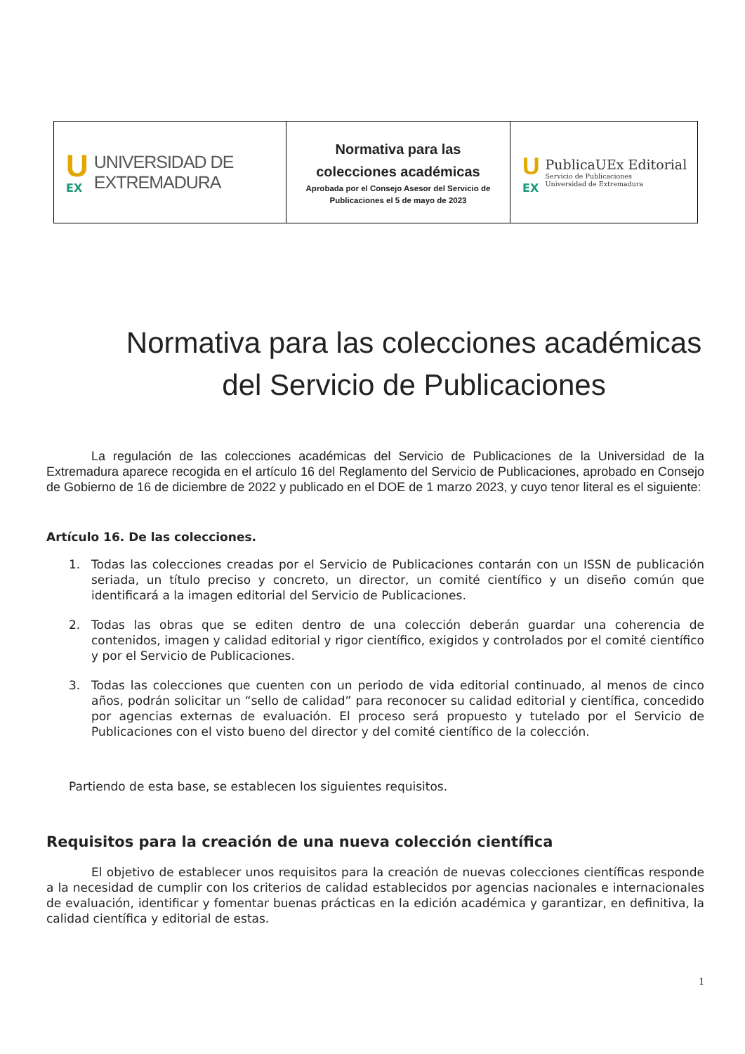| U EX UNIVERSIDAD DE EXTREMADURA | Normativa para las colecciones académicas Aprobada por el Consejo Asesor del Servicio de Publicaciones el 5 de mayo de 2023 | U EX PublicaUEx Editorial Servicio de Publicaciones Universidad de Extremadura |
Normativa para las colecciones académicas
del Servicio de Publicaciones
La regulación de las colecciones académicas del Servicio de Publicaciones de la Universidad de la Extremadura aparece recogida en el artículo 16 del Reglamento del Servicio de Publicaciones, aprobado en Consejo de Gobierno de 16 de diciembre de 2022 y publicado en el DOE de 1 marzo 2023, y cuyo tenor literal es el siguiente:
Artículo 16. De las colecciones.
1. Todas las colecciones creadas por el Servicio de Publicaciones contarán con un ISSN de publicación seriada, un título preciso y concreto, un director, un comité científico y un diseño común que identificará a la imagen editorial del Servicio de Publicaciones.
2. Todas las obras que se editen dentro de una colección deberán guardar una coherencia de contenidos, imagen y calidad editorial y rigor científico, exigidos y controlados por el comité científico y por el Servicio de Publicaciones.
3. Todas las colecciones que cuenten con un periodo de vida editorial continuado, al menos de cinco años, podrán solicitar un “sello de calidad” para reconocer su calidad editorial y científica, concedido por agencias externas de evaluación. El proceso será propuesto y tutelado por el Servicio de Publicaciones con el visto bueno del director y del comité científico de la colección.
Partiendo de esta base, se establecen los siguientes requisitos.
Requisitos para la creación de una nueva colección científica
El objetivo de establecer unos requisitos para la creación de nuevas colecciones científicas responde a la necesidad de cumplir con los criterios de calidad establecidos por agencias nacionales e internacionales de evaluación, identificar y fomentar buenas prácticas en la edición académica y garantizar, en definitiva, la calidad científica y editorial de estas.
1